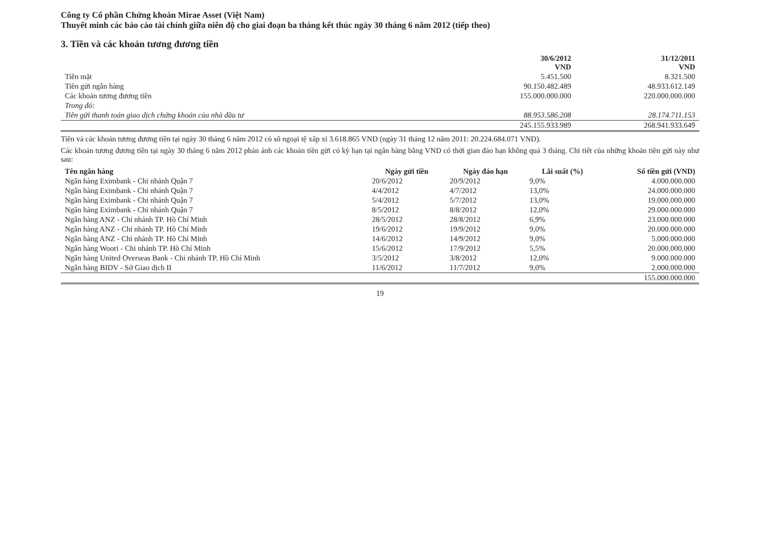Công ty Cổ phần Chứng khoán Mirae Asset (Việt Nam)
Thuyết minh các báo cáo tài chính giữa niên độ cho giai đoạn ba tháng kết thúc ngày 30 tháng 6 năm 2012 (tiếp theo)
3. Tiền và các khoản tương đương tiền
| | 30/6/2012 VND | 31/12/2011 VND |
| --- | --- | --- |
| Tiền mặt | 5.451.500 | 8.321.500 |
| Tiền gửi ngân hàng | 90.150.482.489 | 48.933.612.149 |
| Các khoản tương đương tiền | 155.000.000.000 | 220.000.000.000 |
| Trong đó: | | |
| Tiền gửi thanh toán giao dịch chứng khoán của nhà đầu tư | 88.953.586.208 | 28.174.711.153 |
| | 245.155.933.989 | 268.941.933.649 |
Tiền và các khoản tương đương tiền tại ngày 30 tháng 6 năm 2012 có số ngoại tệ xấp xỉ 3.618.865 VND (ngày 31 tháng 12 năm 2011: 20.224.684.071 VND).
Các khoản tương đương tiền tại ngày 30 tháng 6 năm 2012 phản ánh các khoản tiền gửi có kỳ hạn tại ngân hàng bằng VND có thời gian đáo hạn không quá 3 tháng. Chi tiết của những khoản tiền gửi này như sau:
| Tên ngân hàng | Ngày gửi tiền | Ngày đáo hạn | Lãi suất (%) | Số tiền gửi (VND) |
| --- | --- | --- | --- | --- |
| Ngân hàng Eximbank - Chi nhánh Quận 7 | 20/6/2012 | 20/9/2012 | 9,0% | 4.000.000.000 |
| Ngân hàng Eximbank - Chi nhánh Quận 7 | 4/4/2012 | 4/7/2012 | 13,0% | 24.000.000.000 |
| Ngân hàng Eximbank - Chi nhánh Quận 7 | 5/4/2012 | 5/7/2012 | 13,0% | 19.000.000.000 |
| Ngân hàng Eximbank - Chi nhánh Quận 7 | 8/5/2012 | 8/8/2012 | 12,0% | 29.000.000.000 |
| Ngân hàng ANZ - Chi nhánh TP. Hồ Chí Minh | 28/5/2012 | 28/8/2012 | 6,9% | 23.000.000.000 |
| Ngân hàng ANZ - Chi nhánh TP. Hồ Chí Minh | 19/6/2012 | 19/9/2012 | 9,0% | 20.000.000.000 |
| Ngân hàng ANZ - Chi nhánh TP. Hồ Chí Minh | 14/6/2012 | 14/9/2012 | 9,0% | 5.000.000.000 |
| Ngân hàng Woori - Chi nhánh TP. Hồ Chí Minh | 15/6/2012 | 17/9/2012 | 5,5% | 20.000.000.000 |
| Ngân hàng United Overseas Bank - Chi nhánh TP. Hồ Chí Minh | 3/5/2012 | 3/8/2012 | 12,0% | 9.000.000.000 |
| Ngân hàng BIDV - Sở Giao dịch II | 11/6/2012 | 11/7/2012 | 9,0% | 2.000.000.000 |
| | | | | 155.000.000.000 |
19